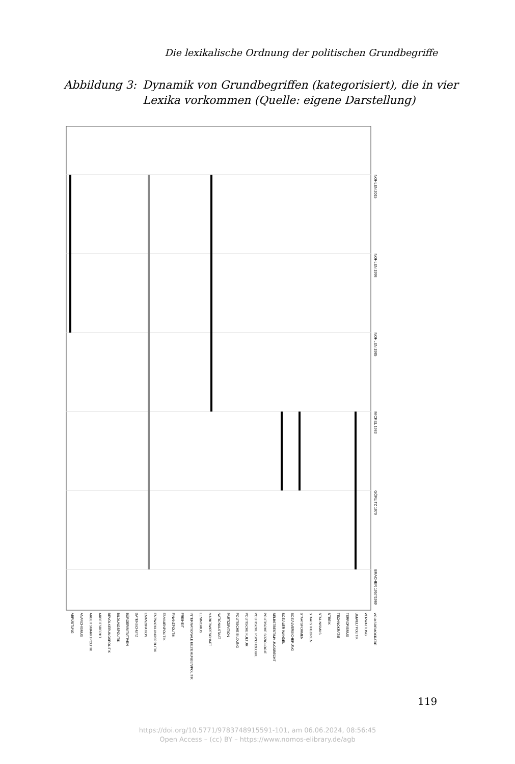Die lexikalische Ordnung der politischen Grundbegriffe
Abbildung 3: Dynamik von Grundbegriffen (kategorisiert), die in vier
Lexika vorkommen (Quelle: eigene Darstellung)
NOHLEN 2015
NOHLEN 1998
NOHLEN 1985
MICKEL 1983
GÖRLITZ 1970
BRACHER 1957/1969
ABRÜSTUNG
ANARCHISMUS
ARBEITSMARKTPOLITIK
ARBEITSRECHT
BEVÖLKERUNGSPOLITIK
BILDUNGSPOLITIK
BÜRGERINITIATIVEN
DATENSCHUTZ
EMANZIPATION
ENTWICKLUNGSPOLITIK
FAMILIENPOLITIK
FINANZPOLITIK
FREIHEIT
INTERNATIONALE BEZIEHUNGEN/POLITIK
LENINISMUS
MARKTWIRTSCHAFT
NATIONALSTAAT
PARTIZIPATION
POLITISCHE BILDUNG
POLITISCHE KULTUR
POLITISCHE PSYCHOLOGIE
POLITISCHE SOZIOLOGIE
SELBSTBESTIMMUNGSRECHT
SOZIALER WANDEL
SOZIALVERSICHERUNG
STAATSFORMEN
STAATSTHEORIEN
STALINISMUS
STREIK
TECHNOKRATIE
TERRORISMUS
UMWELTPOLITIK
VERWALTUNG
VOLKSDEMOKRATIE
119
https://doi.org/10.5771/9783748915591-101, am 06.06.2024, 08:56:45
Open Access – (cc) BY – https://www.nomos-elibrary.de/agb